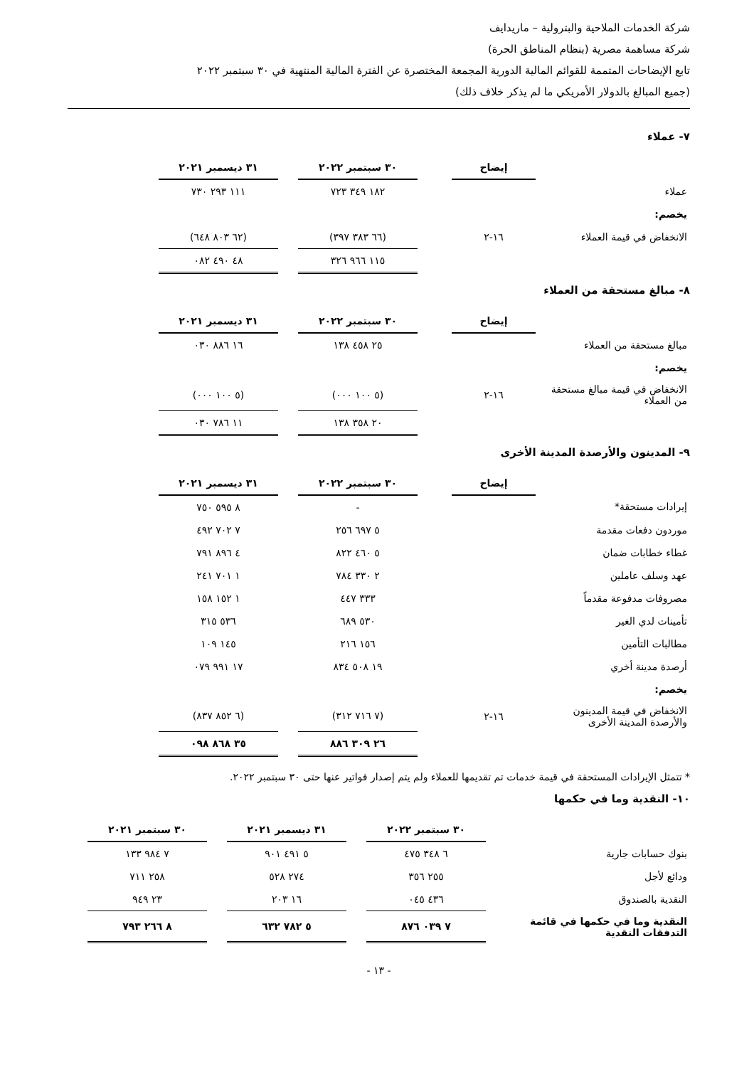شركة الخدمات الملاحية والبترولية – ماريدايف
شركة مساهمة مصرية (بنظام المناطق الحرة)
تابع الإيضاحات المتممة للقوائم المالية الدورية المجمعة المختصرة عن الفترة المالية المنتهية في ٣٠ سبتمبر ٢٠٢٢
(جميع المبالغ بالدولار الأمريكي ما لم يذكر خلاف ذلك)
٧- عملاء
| | إيضاح | | ٣٠ سبتمبر ٢٠٢٢ | | ٣١ ديسمبر ٢٠٢١ | |
| عملاء | | | ١٨٢ ٣٤٩ ٧٢٣ | | ١١١ ٢٩٣ ٧٣٠ | |
| يخصم: | | | | | | |
| الانخفاض في قيمة العملاء | ١٦-٢ | | (٦٦ ٣٨٣ ٣٩٧) | | (٦٢ ٨٠٣ ٦٤٨) | |
| | | | ١١٥ ٩٦٦ ٣٢٦ | | ٤٨ ٤٩٠ ٠٨٢ | |
٨- مبالغ مستحقة من العملاء
| | إيضاح | | ٣٠ سبتمبر ٢٠٢٢ | | ٣١ ديسمبر ٢٠٢١ | |
| مبالغ مستحقة من العملاء | | | ٢٥ ٤٥٨ ١٣٨ | | ١٦ ٨٨٦ ٠٣٠ | |
| يخصم: | | | | | | |
| الانخفاض في قيمة مبالغ مستحقة من العملاء | ١٦-٢ | | (٥ ١٠٠ ٠٠٠) | | (٥ ١٠٠ ٠٠٠) | |
| | | | ٢٠ ٣٥٨ ١٣٨ | | ١١ ٧٨٦ ٠٣٠ | |
٩- المدينون والأرصدة المدينة الأخرى
| | إيضاح | | ٣٠ سبتمبر ٢٠٢٢ | | ٣١ ديسمبر ٢٠٢١ | |
| إيرادات مستحقة* | | | - | | ٨ ٥٩٥ ٧٥٠ | |
| موردون دفعات مقدمة | | | ٥ ٦٩٧ ٢٥٦ | | ٧ ٧٠٢ ٤٩٢ | |
| غطاء خطابات ضمان | | | ٥ ٤٦٠ ٨٢٢ | | ٤ ٨٩٦ ٧٩١ | |
| عهد وسلف عاملين | | | ٢ ٣٣٠ ٧٨٤ | | ١ ٧٠١ ٢٤١ | |
| مصروفات مدفوعة مقدماً | | | ٣٣٣ ٤٤٧ | | ١ ١٥٢ ١٥٨ | |
| تأمينات لدي الغير | | | ٥٣٠ ٦٨٩ | | ٥٣٦ ٣١٥ | |
| مطالبات التأمين | | | ١٥٦ ٢١٦ | | ١٤٥ ١٠٩ | |
| أرصدة مدينة أخري | | | ١٩ ٥٠٨ ٨٣٤ | | ١٧ ٩٩١ ٠٧٩ | |
| يخصم: | | | | | | |
| الانخفاض في قيمة المدينون والأرصدة المدينة الأخرى | ١٦-٢ | | (٧ ٧١٦ ٣١٢) | | (٦ ٨٥٢ ٨٣٧) | |
| | | | ٢٦ ٣٠٩ ٨٨٦ | | ٣٥ ٨٦٨ ٠٩٨ | |
* تتمثل الإيرادات المستحقة في قيمة خدمات تم تقديمها للعملاء ولم يتم إصدار فواتير عنها حتى ٣٠ سبتمبر ٢٠٢٢.
١٠- النقدية وما في حكمها
| | ٣٠ سبتمبر ٢٠٢٢ | | ٣١ ديسمبر ٢٠٢١ | | ٣٠ سبتمبر ٢٠٢١ | |
| بنوك حسابات جارية | ٦ ٣٤٨ ٤٧٥ | | ٥ ٤٩١ ٩٠١ | | ٧ ٩٨٤ ١٣٣ | |
| ودائع لأجل | ٢٥٥ ٣٥٦ | | ٢٧٤ ٥٢٨ | | ٢٥٨ ٧١١ | |
| النقدية بالصندوق | ٤٣٦ ٠٤٥ | | ١٦ ٢٠٣ | | ٢٣ ٩٤٩ | |
| النقدية وما في حكمها في قائمة التدفقات النقدية | ٧ ٠٣٩ ٨٧٦ | | ٥ ٧٨٢ ٦٣٢ | | ٨ ٢٦٦ ٧٩٣ | |
- ١٣ -